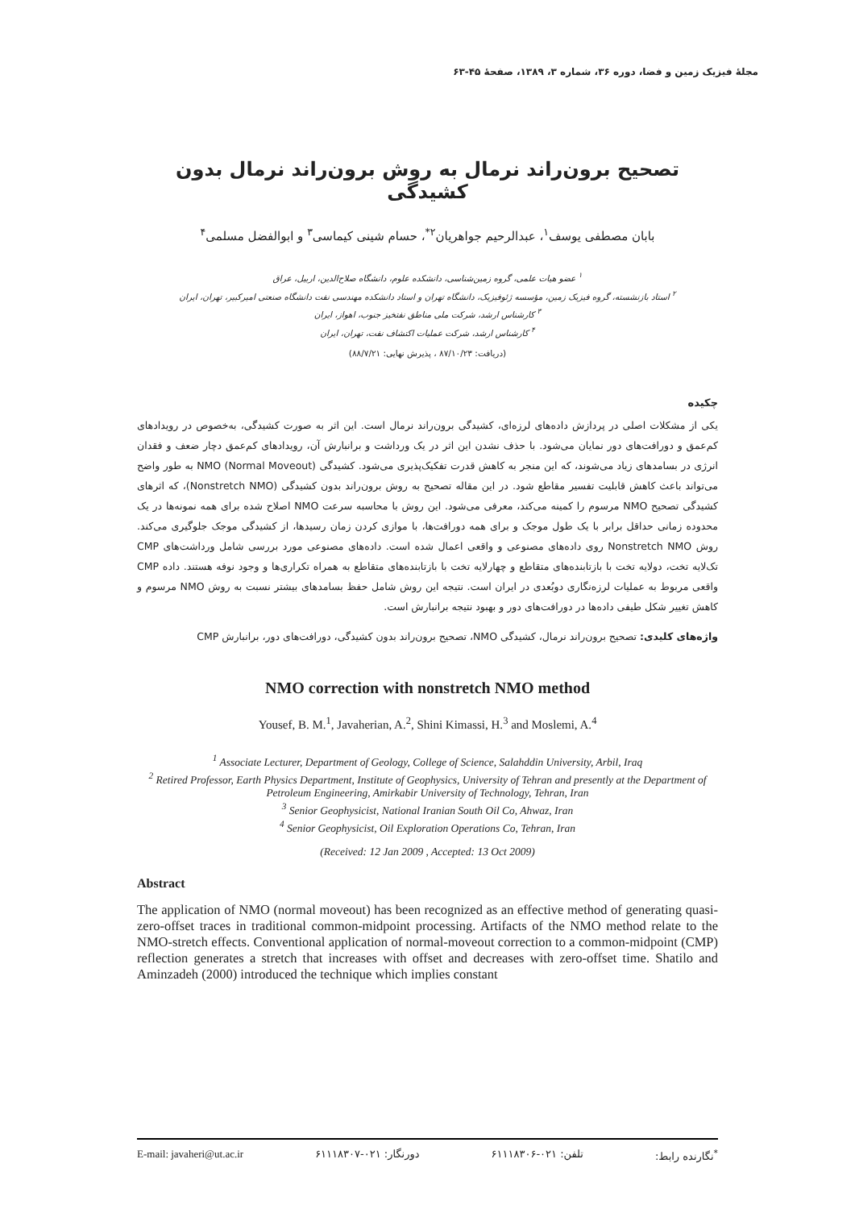مجلهٔ فیزیک زمین و فضا، دوره ۳۶، شماره ۳، ۱۳۸۹، صفحهٔ ۴۵-۶۳
تصحیح برون‌راند نرمال به روش برون‌راند نرمال بدون کشیدگی
بابان مصطفی یوسف<sup>۱</sup>، عبدالرحیم جواهریان<sup>۲*</sup>، حسام شینی کیماسی<sup>۳</sup> و ابوالفضل مسلمی<sup>۴</sup>
<sup>۱</sup> عضو هیات علمی، گروه زمین‌شناسی، دانشکده علوم، دانشگاه صلاح‌الدین، اربیل، عراق
<sup>۲</sup> استاد بازنشسته، گروه فیزیک زمین، مؤسسه ژئوفیزیک، دانشگاه تهران و استاد دانشکده مهندسی نفت دانشگاه صنعتی امیرکبیر، تهران، ایران
<sup>۳</sup> کارشناس ارشد، شرکت ملی مناطق نفتخیز جنوب، اهواز، ایران
<sup>۴</sup> کارشناس ارشد، شرکت عملیات اکتشاف نفت، تهران، ایران
(دریافت: ۸۷/۱۰/۲۳ ، پذیرش نهایی: ۸۸/۷/۲۱)
چکیده
یکی از مشکلات اصلی در پردازش داده‌های لرزه‌ای، کشیدگی برون‌راند نرمال است. این اثر به صورت کشیدگی، به‌خصوص در رویدادهای کم‌عمق و دورافت‌های دور نمایان می‌شود. با حذف نشدن این اثر در یک ورداشت و برانبارش آن، رویدادهای کم‌عمق دچار ضعف و فقدان انرژی در بسامدهای زیاد می‌شوند، که این منجر به کاهش قدرت تفکیک‌پذیری می‌شود. کشیدگی NMO (Normal Moveout) به طور واضح می‌تواند باعث کاهش قابلیت تفسیر مقاطع شود. در این مقاله تصحیح به روش برون‌راند بدون کشیدگی (Nonstretch NMO)، که اثرهای کشیدگی تصحیح NMO مرسوم را کمینه می‌کند، معرفی می‌شود. این روش با محاسبه سرعت NMO اصلاح شده برای همه نمونه‌ها در یک محدوده زمانی حداقل برابر با یک طول موجک و برای همه دورافت‌ها، با موازی کردن زمان رسیدها، از کشیدگی موجک جلوگیری می‌کند. روش Nonstretch NMO روی داده‌های مصنوعی و واقعی اعمال شده است. داده‌های مصنوعی مورد بررسی شامل ورداشت‌های CMP تک‌لایه تخت، دولایه تخت با بازتابنده‌های متقاطع و چهارلایه تخت با بازتابنده‌های متقاطع به همراه تکراری‌ها و وجود نوفه هستند. داده CMP واقعی مربوط به عملیات لرزه‌نگاری دوبُعدی در ایران است. نتیجه این روش شامل حفظ بسامدهای بیشتر نسبت به روش NMO مرسوم و کاهش تغییر شکل طیفی داده‌ها در دورافت‌های دور و بهبود نتیجه برانبارش است.
واژه‌های کلیدی: تصحیح برون‌راند نرمال، کشیدگی NMO، تصحیح برون‌راند بدون کشیدگی، دورافت‌های دور، برانبارش CMP
NMO correction with nonstretch NMO method
Yousef, B. M.<sup>1</sup>, Javaherian, A.<sup>2</sup>, Shini Kimassi, H.<sup>3</sup> and Moslemi, A.<sup>4</sup>
<sup>1</sup> Associate Lecturer, Department of Geology, College of Science, Salahddin University, Arbil, Iraq
<sup>2</sup> Retired Professor, Earth Physics Department, Institute of Geophysics, University of Tehran and presently at the Department of Petroleum Engineering, Amirkabir University of Technology, Tehran, Iran
<sup>3</sup> Senior Geophysicist, National Iranian South Oil Co, Ahwaz, Iran
<sup>4</sup> Senior Geophysicist, Oil Exploration Operations Co, Tehran, Iran
(Received: 12 Jan 2009 , Accepted: 13 Oct 2009)
Abstract
The application of NMO (normal moveout) has been recognized as an effective method of generating quasi-zero-offset traces in traditional common-midpoint processing. Artifacts of the NMO method relate to the NMO-stretch effects. Conventional application of normal-moveout correction to a common-midpoint (CMP) reflection generates a stretch that increases with offset and decreases with zero-offset time. Shatilo and Aminzadeh (2000) introduced the technique which implies constant
E-mail: javaheri@ut.ac.ir دورنگار: ۰۲۱-۶۱۱۱۸۳۰۷ تلفن: ۰۲۱-۶۱۱۱۸۳۰۶ <sup>*</sup>نگارنده رابط: